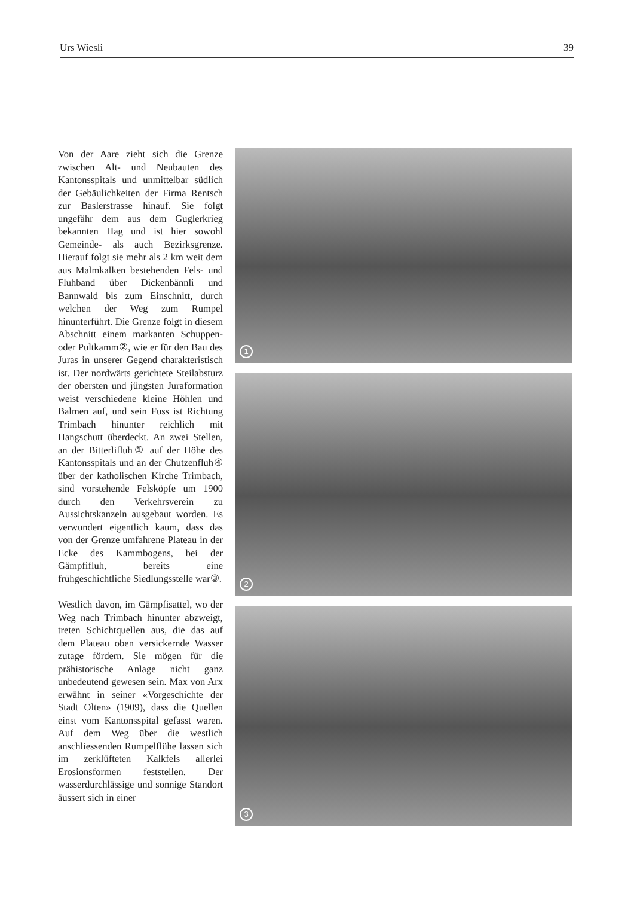Urs Wiesli 39
Von der Aare zieht sich die Grenze zwischen Alt- und Neubauten des Kantonsspitals und unmittelbar südlich der Gebäulichkeiten der Firma Rentsch zur Baslerstrasse hinauf. Sie folgt ungefähr dem aus dem Guglerkrieg bekannten Hag und ist hier sowohl Gemeinde- als auch Bezirksgrenze. Hierauf folgt sie mehr als 2 km weit dem aus Malmkalken bestehenden Fels- und Fluhband über Dickenbännli und Bannwald bis zum Einschnitt, durch welchen der Weg zum Rumpel hinunterführt. Die Grenze folgt in diesem Abschnitt einem markanten Schuppen- oder Pultkamm②, wie er für den Bau des Juras in unserer Gegend charakteristisch ist. Der nordwärts gerichtete Steilabsturz der obersten und jüngsten Juraformation weist verschiedene kleine Höhlen und Balmen auf, und sein Fuss ist Richtung Trimbach hinunter reichlich mit Hangschutt überdeckt. An zwei Stellen, an der Bitterlifluh① auf der Höhe des Kantonsspitals und an der Chutzenfluh④ über der katholischen Kirche Trimbach, sind vorstehende Felsköpfe um 1900 durch den Verkehrsverein zu Aussichtskanzeln ausgebaut worden. Es verwundert eigentlich kaum, dass das von der Grenze umfahrene Plateau in der Ecke des Kammbogens, bei der Gämpfifluh, bereits eine frühgeschichtliche Siedlungsstelle war③.
Westlich davon, im Gämpfisattel, wo der Weg nach Trimbach hinunter abzweigt, treten Schichtquellen aus, die das auf dem Plateau oben versickernde Wasser zutage fördern. Sie mögen für die prähistorische Anlage nicht ganz unbedeutend gewesen sein. Max von Arx erwähnt in seiner «Vorgeschichte der Stadt Olten» (1909), dass die Quellen einst vom Kantonsspital gefasst waren. Auf dem Weg über die westlich anschliessenden Rumpelflühe lassen sich im zerklüfteten Kalkfels allerlei Erosionsformen feststellen. Der wasserdurchlässige und sonnige Standort äussert sich in einer
1
2
3